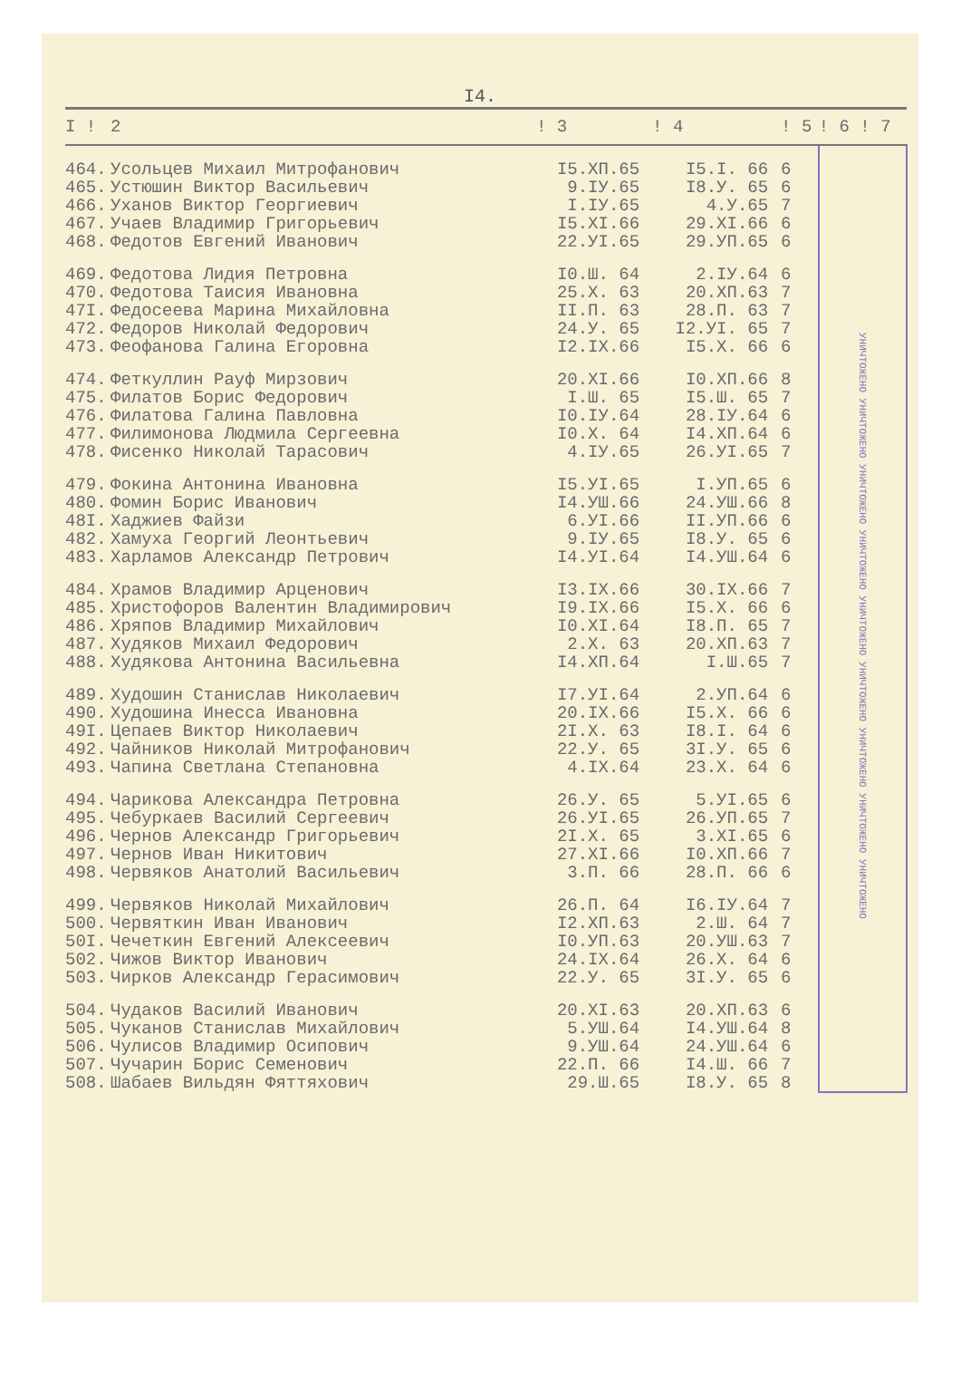I4.
| I ! | 2 | ! 3 | ! 4 | ! 5 | ! 6 ! 7 |
| --- | --- | --- | --- | --- | --- |
| 464. | Усольцев Михаил Митрофанович | I5.XП.65 | I5.I. 66 | 6 | УНИЧТОЖЕНО УНИЧТОЖЕНО УНИЧТОЖЕНО УНИЧТОЖЕНО УНИЧТОЖЕНО УНИЧТОЖЕНО УНИЧТОЖЕНО УНИЧТОЖЕНО УНИЧТОЖЕНО |
| 465. | Устюшин Виктор Васильевич | 9.IУ.65 | I8.У. 65 | 6 | |
| 466. | Уханов Виктор Георгиевич | I.IУ.65 | 4.У.65 | 7 | |
| 467. | Учаев Владимир Григорьевич | I5.XI.66 | 29.XI.66 | 6 | |
| 468. | Федотов Евгений Иванович | 22.УI.65 | 29.УП.65 | 6 | |
| 469. | Федотова Лидия Петровна | I0.Ш. 64 | 2.IУ.64 | 6 | |
| 470. | Федотова Таисия Ивановна | 25.X. 63 | 20.XП.63 | 7 | |
| 47I. | Федосеева Марина Михайловна | II.П. 63 | 28.П. 63 | 7 | |
| 472. | Федоров Николай Федорович | 24.У. 65 | I2.УI. 65 | 7 | |
| 473. | Феофанова Галина Егоровна | I2.IX.66 | I5.X. 66 | 6 | |
| 474. | Феткуллин Рауф Мирзович | 20.XI.66 | I0.XП.66 | 8 | |
| 475. | Филатов Борис Федорович | I.Ш. 65 | I5.Ш. 65 | 7 | |
| 476. | Филатова Галина Павловна | I0.IУ.64 | 28.IУ.64 | 6 | |
| 477. | Филимонова Людмила Сергеевна | I0.X. 64 | I4.XП.64 | 6 | |
| 478. | Фисенко Николай Тарасович | 4.IУ.65 | 26.УI.65 | 7 | |
| 479. | Фокина Антонина Ивановна | I5.УI.65 | I.УП.65 | 6 | |
| 480. | Фомин Борис Иванович | I4.УШ.66 | 24.УШ.66 | 8 | |
| 48I. | Хаджиев Файзи | 6.УI.66 | II.УП.66 | 6 | |
| 482. | Хамуха Георгий Леонтьевич | 9.IУ.65 | I8.У. 65 | 6 | |
| 483. | Харламов Александр Петрович | I4.УI.64 | I4.УШ.64 | 6 | |
| 484. | Храмов Владимир Арценович | I3.IX.66 | 30.IX.66 | 7 | |
| 485. | Христофоров Валентин Владимирович | I9.IX.66 | I5.X. 66 | 6 | |
| 486. | Хряпов Владимир Михайлович | I0.XI.64 | I8.П. 65 | 7 | |
| 487. | Худяков Михаил Федорович | 2.X. 63 | 20.XП.63 | 7 | |
| 488. | Худякова Антонина Васильевна | I4.XП.64 | I.Ш.65 | 7 | |
| 489. | Худошин Станислав Николаевич | I7.УI.64 | 2.УП.64 | 6 | |
| 490. | Худошина Инесса Ивановна | 20.IX.66 | I5.X. 66 | 6 | |
| 49I. | Цепаев Виктор Николаевич | 2I.X. 63 | I8.I. 64 | 6 | |
| 492. | Чайников Николай Митрофанович | 22.У. 65 | 3I.У. 65 | 6 | |
| 493. | Чапина Светлана Степановна | 4.IX.64 | 23.X. 64 | 6 | |
| 494. | Чарикова Александра Петровна | 26.У. 65 | 5.УI.65 | 6 | |
| 495. | Чебуркаев Василий Сергеевич | 26.УI.65 | 26.УП.65 | 7 | |
| 496. | Чернов Александр Григорьевич | 2I.X. 65 | 3.XI.65 | 6 | |
| 497. | Чернов Иван Никитович | 27.XI.66 | I0.XП.66 | 7 | |
| 498. | Червяков Анатолий Васильевич | 3.П. 66 | 28.П. 66 | 6 | |
| 499. | Червяков Николай Михайлович | 26.П. 64 | I6.IУ.64 | 7 | |
| 500. | Червяткин Иван Иванович | I2.XП.63 | 2.Ш. 64 | 7 | |
| 50I. | Чечеткин Евгений Алексеевич | I0.УП.63 | 20.УШ.63 | 7 | |
| 502. | Чижов Виктор Иванович | 24.IX.64 | 26.X. 64 | 6 | |
| 503. | Чирков Александр Герасимович | 22.У. 65 | 3I.У. 65 | 6 | |
| 504. | Чудаков Василий Иванович | 20.XI.63 | 20.XП.63 | 6 | |
| 505. | Чуканов Станислав Михайлович | 5.УШ.64 | I4.УШ.64 | 8 | |
| 506. | Чулисов Владимир Осипович | 9.УШ.64 | 24.УШ.64 | 6 | |
| 507. | Чучарин Борис Семенович | 22.П. 66 | I4.Ш. 66 | 7 | |
| 508. | Шабаев Вильдян Фяттяхович | 29.Ш.65 | I8.У. 65 | 8 | |